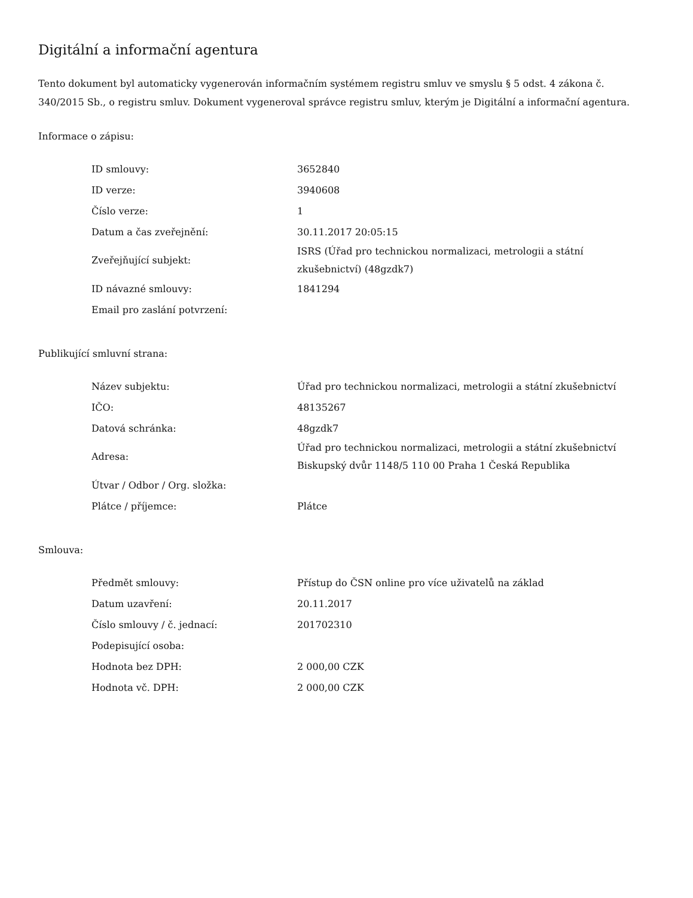Digitální a informační agentura
Tento dokument byl automaticky vygenerován informačním systémem registru smluv ve smyslu § 5 odst. 4 zákona č. 340/2015 Sb., o registru smluv. Dokument vygeneroval správce registru smluv, kterým je Digitální a informační agentura.
Informace o zápisu:
| ID smlouvy: | 3652840 |
| ID verze: | 3940608 |
| Číslo verze: | 1 |
| Datum a čas zveřejnění: | 30.11.2017 20:05:15 |
| Zveřejňující subjekt: | ISRS (Úřad pro technickou normalizaci, metrologii a státní zkušebnictví) (48gzdk7) |
| ID návazné smlouvy: | 1841294 |
| Email pro zaslání potvrzení: | |
Publikující smluvní strana:
| Název subjektu: | Úřad pro technickou normalizaci, metrologii a státní zkušebnictví |
| IČO: | 48135267 |
| Datová schránka: | 48gzdk7 |
| Adresa: | Úřad pro technickou normalizaci, metrologii a státní zkušebnictví Biskupský dvůr 1148/5 110 00 Praha 1 Česká Republika |
| Útvar / Odbor / Org. složka: | |
| Plátce / příjemce: | Plátce |
Smlouva:
| Předmět smlouvy: | Přístup do ČSN online pro více uživatelů na základ |
| Datum uzavření: | 20.11.2017 |
| Číslo smlouvy / č. jednací: | 201702310 |
| Podepisující osoba: | |
| Hodnota bez DPH: | 2 000,00 CZK |
| Hodnota vč. DPH: | 2 000,00 CZK |